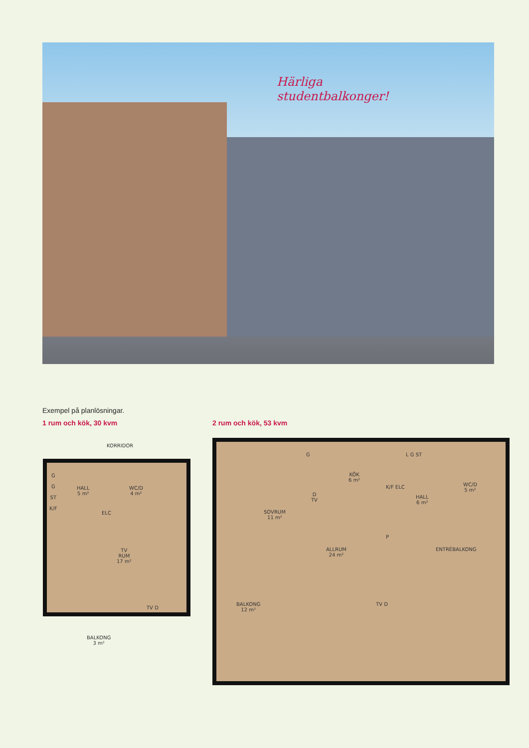Härliga
studentbalkonger!
Exempel på planlösningar.
1 rum och kök, 30 kvm 2 rum och kök, 53 kvm
KORRIDOR
G
G
ST
K/F
HALL
5 m²
WC/D
4 m²
ELC
TV
RUM
17 m²
TV D
BALKONG
3 m²
G
KÖK
6 m²
L G ST
WC/D
5 m²
K/F ELC
HALL
6 m²
D
TV
SOVRUM
11 m²
P
ALLRUM
24 m²
ENTRÉBALKONG
TV D
BALKONG
12 m²